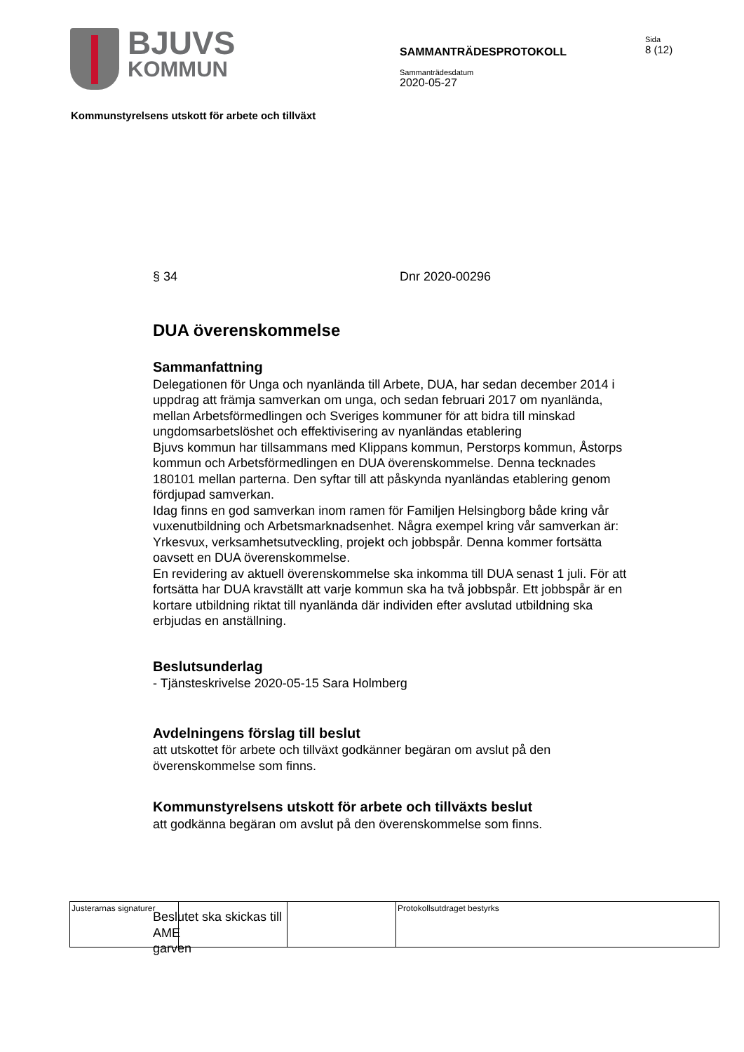BJUVS
KOMMUN
SAMMANTRÄDESPROTOKOLL
Sammanträdesdatum
2020-05-27
Sida
8 (12)
Kommunstyrelsens utskott för arbete och tillväxt
§ 34 Dnr 2020-00296
DUA överenskommelse
Sammanfattning
Delegationen för Unga och nyanlända till Arbete, DUA, har sedan december 2014 i uppdrag att främja samverkan om unga, och sedan februari 2017 om nyanlända, mellan Arbetsförmedlingen och Sveriges kommuner för att bidra till minskad ungdomsarbetslöshet och effektivisering av nyanländas etablering
Bjuvs kommun har tillsammans med Klippans kommun, Perstorps kommun, Åstorps kommun och Arbetsförmedlingen en DUA överenskommelse. Denna tecknades 180101 mellan parterna. Den syftar till att påskynda nyanländas etablering genom fördjupad samverkan.
Idag finns en god samverkan inom ramen för Familjen Helsingborg både kring vår vuxenutbildning och Arbetsmarknadsenhet. Några exempel kring vår samverkan är: Yrkesvux, verksamhetsutveckling, projekt och jobbspår. Denna kommer fortsätta oavsett en DUA överenskommelse.
En revidering av aktuell överenskommelse ska inkomma till DUA senast 1 juli. För att fortsätta har DUA kravställt att varje kommun ska ha två jobbspår. Ett jobbspår är en kortare utbildning riktat till nyanlända där individen efter avslutad utbildning ska erbjudas en anställning.
Beslutsunderlag
- Tjänsteskrivelse 2020-05-15 Sara Holmberg
Avdelningens förslag till beslut
att utskottet för arbete och tillväxt godkänner begäran om avslut på den överenskommelse som finns.
Kommunstyrelsens utskott för arbete och tillväxts beslut
att godkänna begäran om avslut på den överenskommelse som finns.
Beslutet ska skickas till
AME
garven
| Justerarnas signaturer | | | Protokollsutdraget bestyrks |